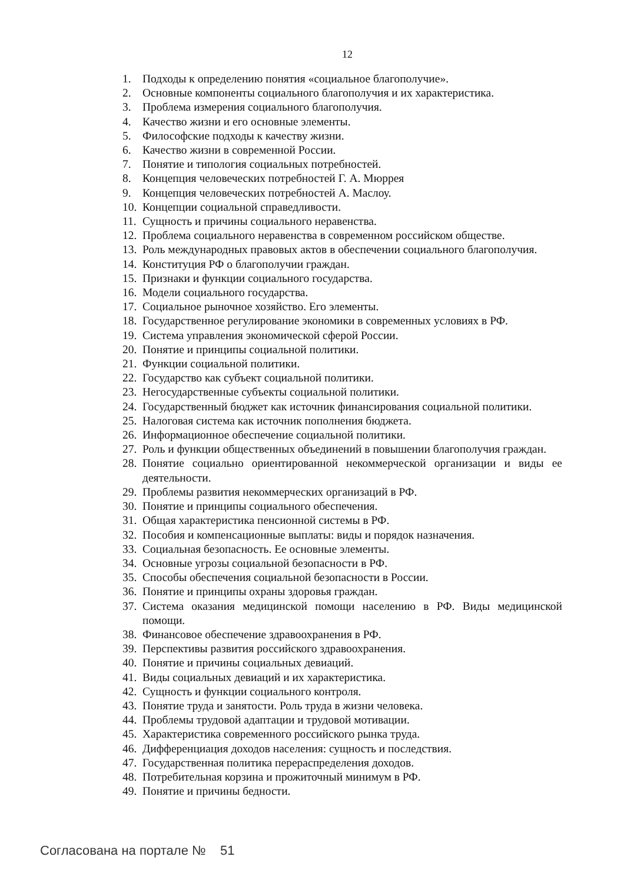12
1. Подходы к определению понятия «социальное благополучие».
2. Основные компоненты социального благополучия и их характеристика.
3. Проблема измерения социального благополучия.
4. Качество жизни и его основные элементы.
5. Философские подходы к качеству жизни.
6. Качество жизни в современной России.
7. Понятие и типология социальных потребностей.
8. Концепция человеческих потребностей Г. А. Мюррея
9. Концепция человеческих потребностей А. Маслоу.
10. Концепции социальной справедливости.
11. Сущность и причины социального неравенства.
12. Проблема социального неравенства в современном российском обществе.
13. Роль международных правовых актов в обеспечении социального благополучия.
14. Конституция РФ о благополучии граждан.
15. Признаки и функции социального государства.
16. Модели социального государства.
17. Социальное рыночное хозяйство. Его элементы.
18. Государственное регулирование экономики в современных условиях в РФ.
19. Система управления экономической сферой России.
20. Понятие и принципы социальной политики.
21. Функции социальной политики.
22. Государство как субъект социальной политики.
23. Негосударственные субъекты социальной политики.
24. Государственный бюджет как источник финансирования социальной политики.
25. Налоговая система как источник пополнения бюджета.
26. Информационное обеспечение социальной политики.
27. Роль и функции общественных объединений в повышении благополучия граждан.
28. Понятие социально ориентированной некоммерческой организации и виды ее деятельности.
29. Проблемы развития некоммерческих организаций в РФ.
30. Понятие и принципы социального обеспечения.
31. Общая характеристика пенсионной системы в РФ.
32. Пособия и компенсационные выплаты: виды и порядок назначения.
33. Социальная безопасность. Ее основные элементы.
34. Основные угрозы социальной безопасности в РФ.
35. Способы обеспечения социальной безопасности в России.
36. Понятие и принципы охраны здоровья граждан.
37. Система оказания медицинской помощи населению в РФ. Виды медицинской помощи.
38. Финансовое обеспечение здравоохранения в РФ.
39. Перспективы развития российского здравоохранения.
40. Понятие и причины социальных девиаций.
41. Виды социальных девиаций и их характеристика.
42. Сущность и функции социального контроля.
43. Понятие труда и занятости. Роль труда в жизни человека.
44. Проблемы трудовой адаптации и трудовой мотивации.
45. Характеристика современного российского рынка труда.
46. Дифференциация доходов населения: сущность и последствия.
47. Государственная политика перераспределения доходов.
48. Потребительная корзина и прожиточный минимум в РФ.
49. Понятие и причины бедности.
Согласована на портале № 51